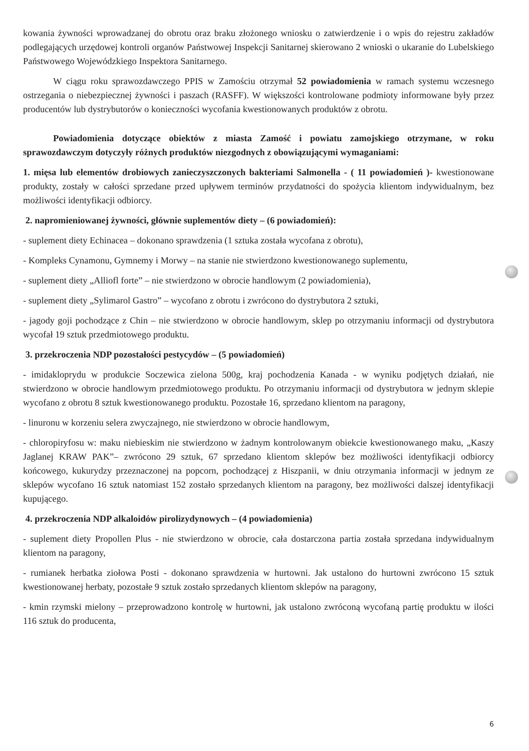kowania żywności wprowadzanej do obrotu oraz braku złożonego wniosku o zatwierdzenie i o wpis do rejestru zakładów podlegających urzędowej kontroli organów Państwowej Inspekcji Sanitarnej skierowano 2 wnioski o ukaranie do Lubelskiego Państwowego Wojewódzkiego Inspektora Sanitarnego.
W ciągu roku sprawozdawczego PPIS w Zamościu otrzymał 52 powiadomienia w ramach systemu wczesnego ostrzegania o niebezpiecznej żywności i paszach (RASFF). W większości kontrolowane podmioty informowane były przez producentów lub dystrybutorów o konieczności wycofania kwestionowanych produktów z obrotu.
Powiadomienia dotyczące obiektów z miasta Zamość i powiatu zamojskiego otrzymane, w roku sprawozdawczym dotyczyły różnych produktów niezgodnych z obowiązującymi wymaganiami:
1. mięsa lub elementów drobiowych zanieczyszczonych bakteriami Salmonella - ( 11 powiadomień )- kwestionowane produkty, zostały w całości sprzedane przed upływem terminów przydatności do spożycia klientom indywidualnym, bez możliwości identyfikacji odbiorcy.
2. napromieniowanej żywności, głównie suplementów diety – (6 powiadomień):
- suplement diety Echinacea – dokonano sprawdzenia (1 sztuka została wycofana z obrotu),
- Kompleks Cynamonu, Gymnemy i Morwy – na stanie nie stwierdzono kwestionowanego suplementu,
- suplement diety „Alliofl forte” – nie stwierdzono w obrocie handlowym (2 powiadomienia),
- suplement diety „Sylimarol Gastro” – wycofano z obrotu i zwrócono do dystrybutora 2 sztuki,
- jagody goji pochodzące z Chin – nie stwierdzono w obrocie handlowym, sklep po otrzymaniu informacji od dystrybutora wycofał 19 sztuk przedmiotowego produktu.
3. przekroczenia NDP pozostałości pestycydów – (5 powiadomień)
- imidakloprydu w produkcie Soczewica zielona 500g, kraj pochodzenia Kanada - w wyniku podjętych działań, nie stwierdzono w obrocie handlowym przedmiotowego produktu. Po otrzymaniu informacji od dystrybutora w jednym sklepie wycofano z obrotu 8 sztuk kwestionowanego produktu. Pozostałe 16, sprzedano klientom na paragony,
- linuronu w korzeniu selera zwyczajnego, nie stwierdzono w obrocie handlowym,
- chloropiryfosu w: maku niebieskim nie stwierdzono w żadnym kontrolowanym obiekcie kwestionowanego maku, „Kaszy Jaglanej KRAW PAK”– zwrócono 29 sztuk, 67 sprzedano klientom sklepów bez możliwości identyfikacji odbiorcy końcowego, kukurydzy przeznaczonej na popcorn, pochodzącej z Hiszpanii, w dniu otrzymania informacji w jednym ze sklepów wycofano 16 sztuk natomiast 152 zostało sprzedanych klientom na paragony, bez możliwości dalszej identyfikacji kupującego.
4. przekroczenia NDP alkaloidów pirolizydynowych – (4 powiadomienia)
- suplement diety Propollen Plus - nie stwierdzono w obrocie, cała dostarczona partia została sprzedana indywidualnym klientom na paragony,
- rumianek herbatka ziołowa Posti - dokonano sprawdzenia w hurtowni. Jak ustalono do hurtowni zwrócono 15 sztuk kwestionowanej herbaty, pozostałe 9 sztuk zostało sprzedanych klientom sklepów na paragony,
- kmin rzymski mielony – przeprowadzono kontrolę w hurtowni, jak ustalono zwróconą wycofaną partię produktu w ilości 116 sztuk do producenta,
6